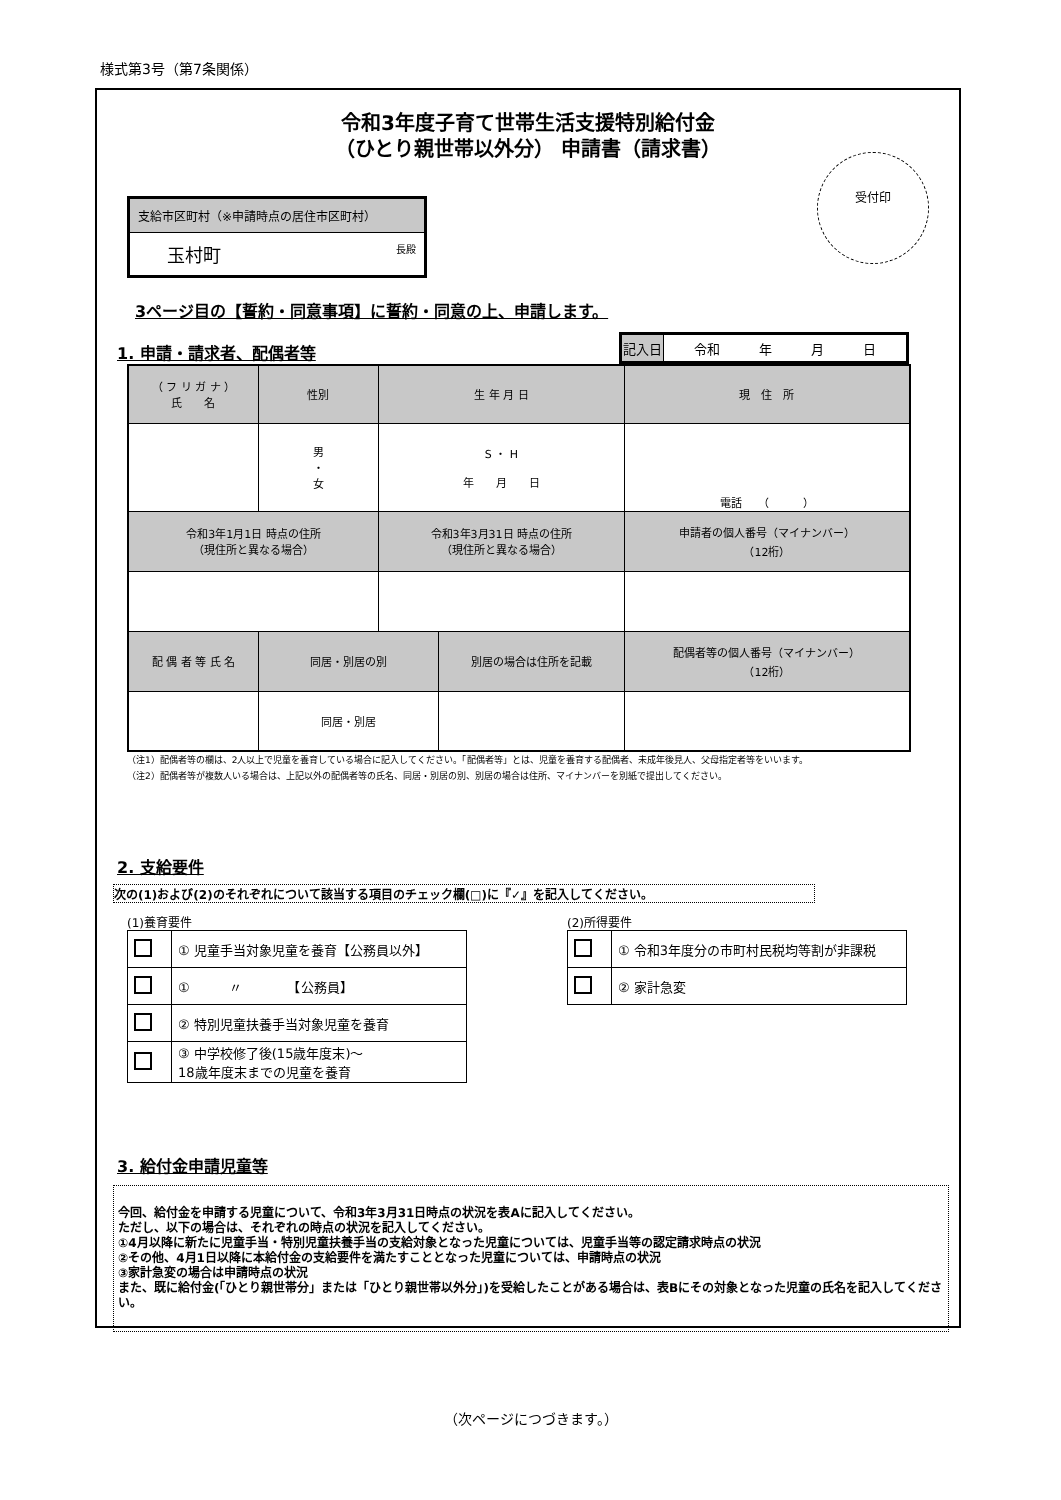様式第3号（第7条関係）
令和3年度子育て世帯生活支援特別給付金
（ひとり親世帯以外分） 申請書（請求書）
受付印
支給市区町村（※申請時点の居住市区町村）
玉村町 長殿
3ページ目の【誓約・同意事項】に誓約・同意の上、申請します。
1. 申請・請求者、配偶者等
| 記入日 | 令和 年 月 日 |
| （ フ リ ガ ナ ） 氏 名 | 性別 | 生 年 月 日 | | 現 住 所 | |
| --- | --- | --- | --- | --- | --- |
| | 男 ・ 女 | S ・ H 年 月 日 | | 電話 （ ） | |
| 令和3年1月1日 時点の住所 （現住所と異なる場合） | | 令和3年3月31日 時点の住所 （現住所と異なる場合） | | | 申請者の個人番号（マイナンバー） （12桁） |
| 配 偶 者 等 氏 名 | 同居・別居の別 | | 別居の場合は住所を記載 | | 配偶者等の個人番号（マイナンバー） （12桁） |
| | 同居・別居 | | | | |
（注1）配偶者等の欄は、2人以上で児童を養育している場合に記入してください。「配偶者等」とは、児童を養育する配偶者、未成年後見人、父母指定者等をいいます。
（注2）配偶者等が複数人いる場合は、上記以外の配偶者等の氏名、同居・別居の別、別居の場合は住所、マイナンバーを別紙で提出してください。
2. 支給要件
次の(1)および(2)のそれぞれについて該当する項目のチェック欄(□)に『✓』を記入してください。
(1)養育要件
| | ① 児童手当対象児童を養育【公務員以外】 |
| | ① 〃 【公務員】 |
| | ② 特別児童扶養手当対象児童を養育 |
| | ③ 中学校修了後(15歳年度末)～ 18歳年度末までの児童を養育 |
(2)所得要件
| | ① 令和3年度分の市町村民税均等割が非課税 |
| | ② 家計急変 |
3. 給付金申請児童等
今回、給付金を申請する児童について、令和3年3月31日時点の状況を表Aに記入してください。
ただし、以下の場合は、それぞれの時点の状況を記入してください。
①4月以降に新たに児童手当・特別児童扶養手当の支給対象となった児童については、児童手当等の認定請求時点の状況
②その他、4月1日以降に本給付金の支給要件を満たすこととなった児童については、申請時点の状況
③家計急変の場合は申請時点の状況
また、既に給付金(「ひとり親世帯分」または「ひとり親世帯以外分」)を受給したことがある場合は、表Bにその対象となった児童の氏名を記入してください。
（次ページにつづきます。）